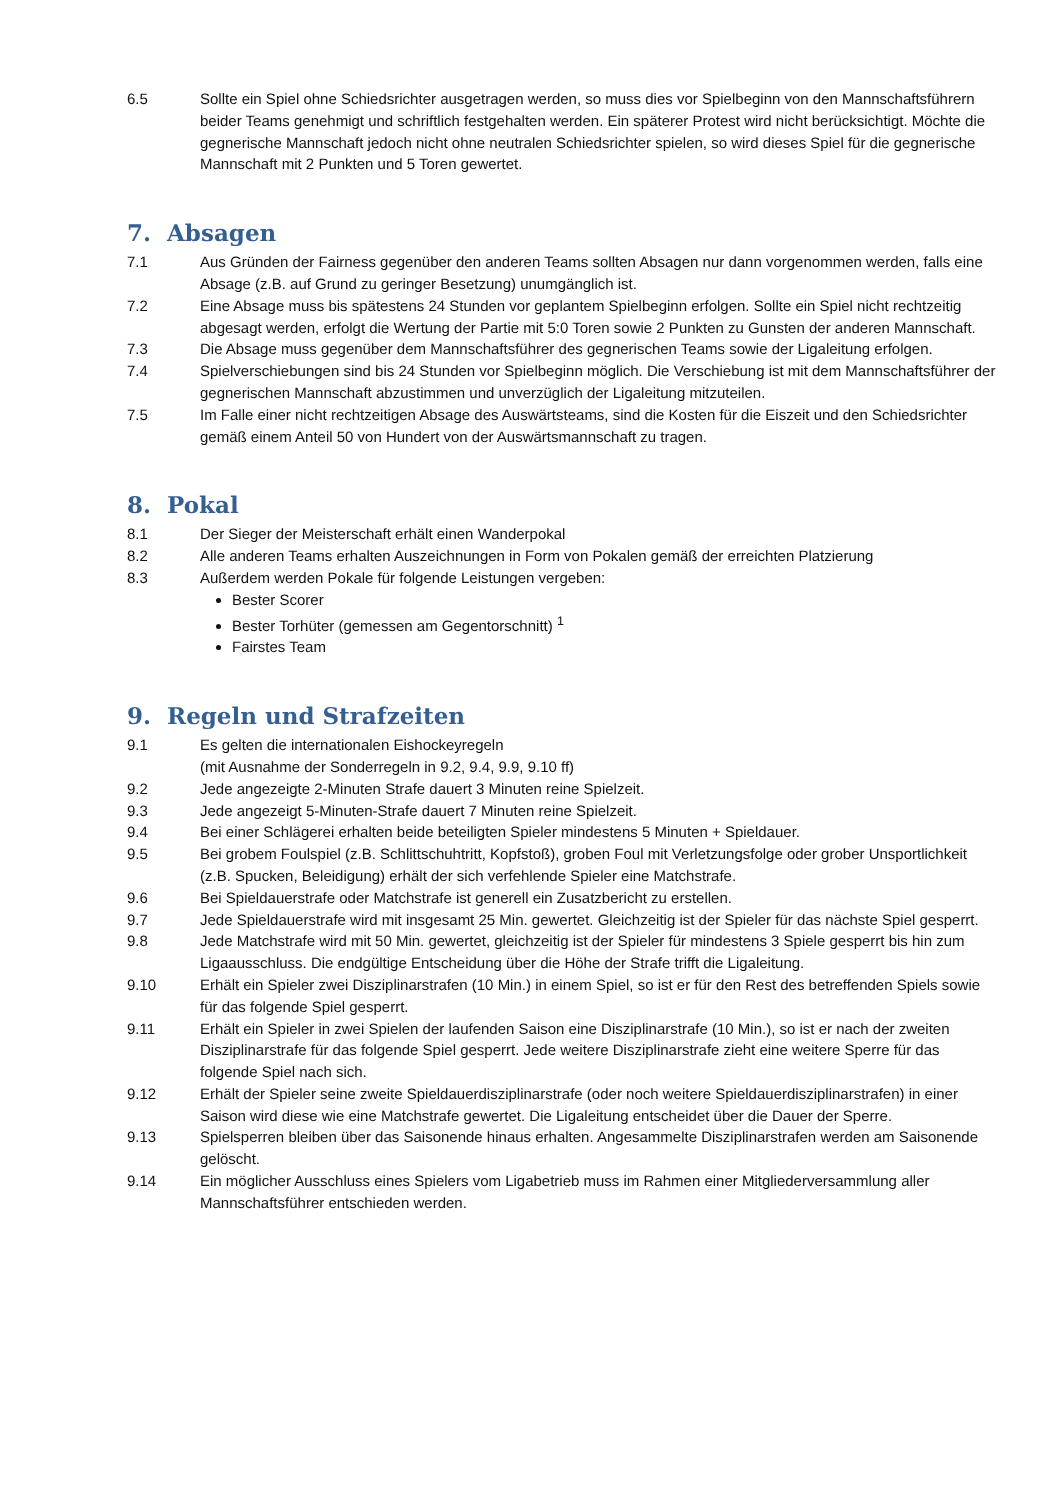6.5 Sollte ein Spiel ohne Schiedsrichter ausgetragen werden, so muss dies vor Spielbeginn von den Mannschaftsführern beider Teams genehmigt und schriftlich festgehalten werden. Ein späterer Protest wird nicht berücksichtigt. Möchte die gegnerische Mannschaft jedoch nicht ohne neutralen Schiedsrichter spielen, so wird dieses Spiel für die gegnerische Mannschaft mit 2 Punkten und 5 Toren gewertet.
7. Absagen
7.1 Aus Gründen der Fairness gegenüber den anderen Teams sollten Absagen nur dann vorgenommen werden, falls eine Absage (z.B. auf Grund zu geringer Besetzung) unumgänglich ist.
7.2 Eine Absage muss bis spätestens 24 Stunden vor geplantem Spielbeginn erfolgen. Sollte ein Spiel nicht rechtzeitig abgesagt werden, erfolgt die Wertung der Partie mit 5:0 Toren sowie 2 Punkten zu Gunsten der anderen Mannschaft.
7.3 Die Absage muss gegenüber dem Mannschaftsführer des gegnerischen Teams sowie der Ligaleitung erfolgen.
7.4 Spielverschiebungen sind bis 24 Stunden vor Spielbeginn möglich. Die Verschiebung ist mit dem Mannschaftsführer der gegnerischen Mannschaft abzustimmen und unverzüglich der Ligaleitung mitzuteilen.
7.5 Im Falle einer nicht rechtzeitigen Absage des Auswärtsteams, sind die Kosten für die Eiszeit und den Schiedsrichter gemäß einem Anteil 50 von Hundert von der Auswärtsmannschaft zu tragen.
8. Pokal
8.1 Der Sieger der Meisterschaft erhält einen Wanderpokal
8.2 Alle anderen Teams erhalten Auszeichnungen in Form von Pokalen gemäß der erreichten Platzierung
8.3 Außerdem werden Pokale für folgende Leistungen vergeben:
Bester Scorer
Bester Torhüter (gemessen am Gegentorschnitt) <sup>1</sup>
Fairstes Team
9. Regeln und Strafzeiten
9.1 Es gelten die internationalen Eishockeyregeln
(mit Ausnahme der Sonderregeln in 9.2, 9.4, 9.9, 9.10 ff)
9.2 Jede angezeigte 2-Minuten Strafe dauert 3 Minuten reine Spielzeit.
9.3 Jede angezeigt 5-Minuten-Strafe dauert 7 Minuten reine Spielzeit.
9.4 Bei einer Schlägerei erhalten beide beteiligten Spieler mindestens 5 Minuten + Spieldauer.
9.5 Bei grobem Foulspiel (z.B. Schlittschuhtritt, Kopfstoß), groben Foul mit Verletzungsfolge oder grober Unsportlichkeit (z.B. Spucken, Beleidigung) erhält der sich verfehlende Spieler eine Matchstrafe.
9.6 Bei Spieldauerstrafe oder Matchstrafe ist generell ein Zusatzbericht zu erstellen.
9.7 Jede Spieldauerstrafe wird mit insgesamt 25 Min. gewertet. Gleichzeitig ist der Spieler für das nächste Spiel gesperrt.
9.8 Jede Matchstrafe wird mit 50 Min. gewertet, gleichzeitig ist der Spieler für mindestens 3 Spiele gesperrt bis hin zum Ligaausschluss. Die endgültige Entscheidung über die Höhe der Strafe trifft die Ligaleitung.
9.10 Erhält ein Spieler zwei Disziplinarstrafen (10 Min.) in einem Spiel, so ist er für den Rest des betreffenden Spiels sowie für das folgende Spiel gesperrt.
9.11 Erhält ein Spieler in zwei Spielen der laufenden Saison eine Disziplinarstrafe (10 Min.), so ist er nach der zweiten Disziplinarstrafe für das folgende Spiel gesperrt. Jede weitere Disziplinarstrafe zieht eine weitere Sperre für das folgende Spiel nach sich.
9.12 Erhält der Spieler seine zweite Spieldauerdisziplinarstrafe (oder noch weitere Spieldauerdisziplinarstrafen) in einer Saison wird diese wie eine Matchstrafe gewertet. Die Ligaleitung entscheidet über die Dauer der Sperre.
9.13 Spielsperren bleiben über das Saisonende hinaus erhalten. Angesammelte Disziplinarstrafen werden am Saisonende gelöscht.
9.14 Ein möglicher Ausschluss eines Spielers vom Ligabetrieb muss im Rahmen einer Mitgliederversammlung aller Mannschaftsführer entschieden werden.